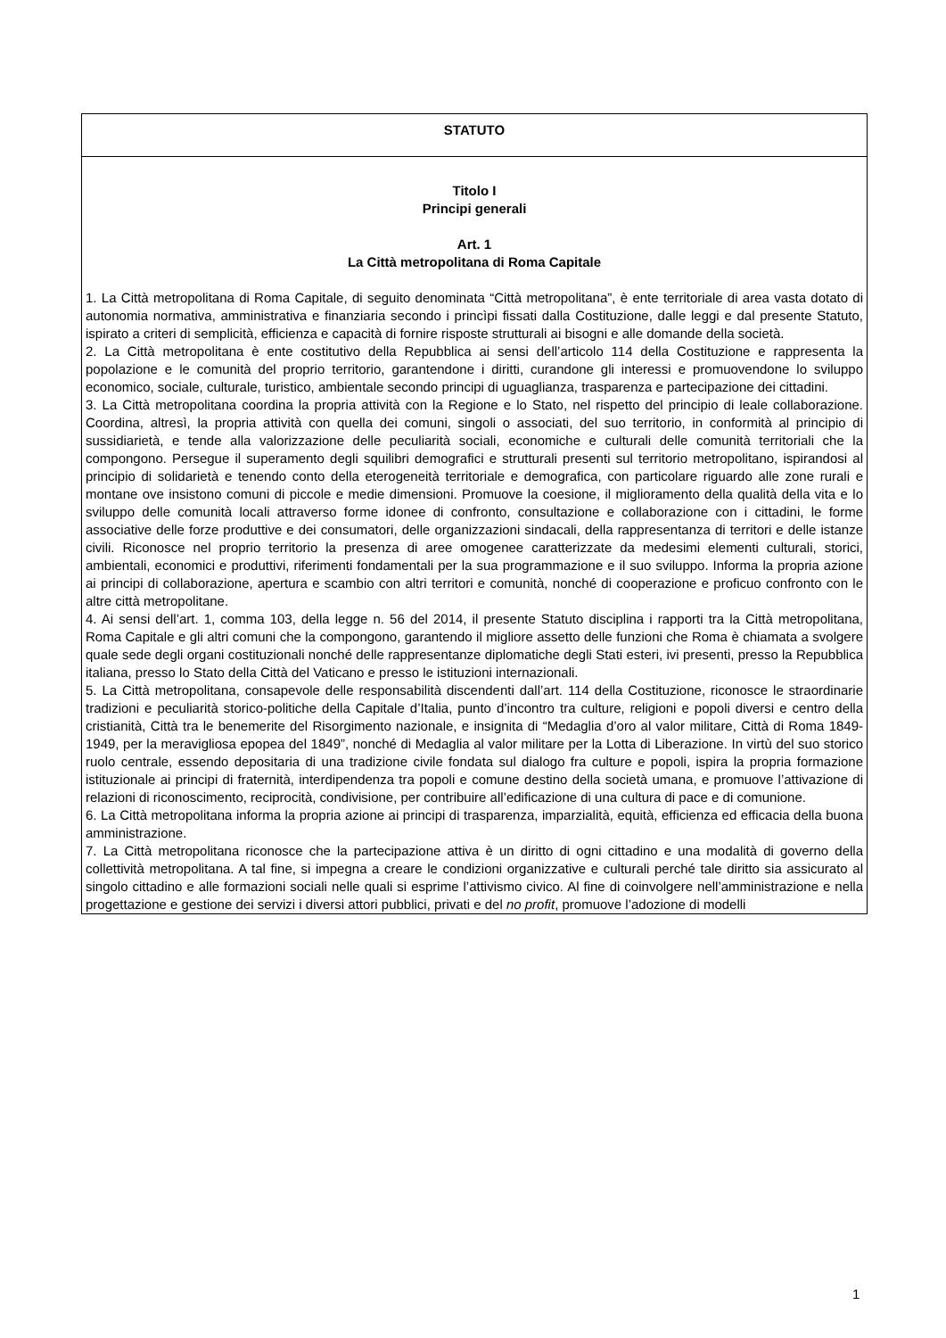STATUTO
Titolo I
Principi generali
Art. 1
La Città metropolitana di Roma Capitale
1. La Città metropolitana di Roma Capitale, di seguito denominata “Città metropolitana”, è ente territoriale di area vasta dotato di autonomia normativa, amministrativa e finanziaria secondo i princìpi fissati dalla Costituzione, dalle leggi e dal presente Statuto, ispirato a criteri di semplicità, efficienza e capacità di fornire risposte strutturali ai bisogni e alle domande della società.
2. La Città metropolitana è ente costitutivo della Repubblica ai sensi dell’articolo 114 della Costituzione e rappresenta la popolazione e le comunità del proprio territorio, garantendone i diritti, curandone gli interessi e promuovendone lo sviluppo economico, sociale, culturale, turistico, ambientale secondo principi di uguaglianza, trasparenza e partecipazione dei cittadini.
3. La Città metropolitana coordina la propria attività con la Regione e lo Stato, nel rispetto del principio di leale collaborazione. Coordina, altresì, la propria attività con quella dei comuni, singoli o associati, del suo territorio, in conformità al principio di sussidiarietà, e tende alla valorizzazione delle peculiarità sociali, economiche e culturali delle comunità territoriali che la compongono. Persegue il superamento degli squilibri demografici e strutturali presenti sul territorio metropolitano, ispirandosi al principio di solidarietà e tenendo conto della eterogeneità territoriale e demografica, con particolare riguardo alle zone rurali e montane ove insistono comuni di piccole e medie dimensioni. Promuove la coesione, il miglioramento della qualità della vita e lo sviluppo delle comunità locali attraverso forme idonee di confronto, consultazione e collaborazione con i cittadini, le forme associative delle forze produttive e dei consumatori, delle organizzazioni sindacali, della rappresentanza di territori e delle istanze civili. Riconosce nel proprio territorio la presenza di aree omogenee caratterizzate da medesimi elementi culturali, storici, ambientali, economici e produttivi, riferimenti fondamentali per la sua programmazione e il suo sviluppo. Informa la propria azione ai principi di collaborazione, apertura e scambio con altri territori e comunità, nonché di cooperazione e proficuo confronto con le altre città metropolitane.
4. Ai sensi dell’art. 1, comma 103, della legge n. 56 del 2014, il presente Statuto disciplina i rapporti tra la Città metropolitana, Roma Capitale e gli altri comuni che la compongono, garantendo il migliore assetto delle funzioni che Roma è chiamata a svolgere quale sede degli organi costituzionali nonché delle rappresentanze diplomatiche degli Stati esteri, ivi presenti, presso la Repubblica italiana, presso lo Stato della Città del Vaticano e presso le istituzioni internazionali.
5. La Città metropolitana, consapevole delle responsabilità discendenti dall’art. 114 della Costituzione, riconosce le straordinarie tradizioni e peculiarità storico-politiche della Capitale d’Italia, punto d’incontro tra culture, religioni e popoli diversi e centro della cristianità, Città tra le benemerite del Risorgimento nazionale, e insignita di “Medaglia d’oro al valor militare, Città di Roma 1849-1949, per la meravigliosa epopea del 1849”, nonché di Medaglia al valor militare per la Lotta di Liberazione. In virtù del suo storico ruolo centrale, essendo depositaria di una tradizione civile fondata sul dialogo fra culture e popoli, ispira la propria formazione istituzionale ai principi di fraternità, interdipendenza tra popoli e comune destino della società umana, e promuove l’attivazione di relazioni di riconoscimento, reciprocità, condivisione, per contribuire all’edificazione di una cultura di pace e di comunione.
6. La Città metropolitana informa la propria azione ai principi di trasparenza, imparzialità, equità, efficienza ed efficacia della buona amministrazione.
7. La Città metropolitana riconosce che la partecipazione attiva è un diritto di ogni cittadino e una modalità di governo della collettività metropolitana. A tal fine, si impegna a creare le condizioni organizzative e culturali perché tale diritto sia assicurato al singolo cittadino e alle formazioni sociali nelle quali si esprime l’attivismo civico. Al fine di coinvolgere nell’amministrazione e nella progettazione e gestione dei servizi i diversi attori pubblici, privati e del no profit, promuove l’adozione di modelli
1